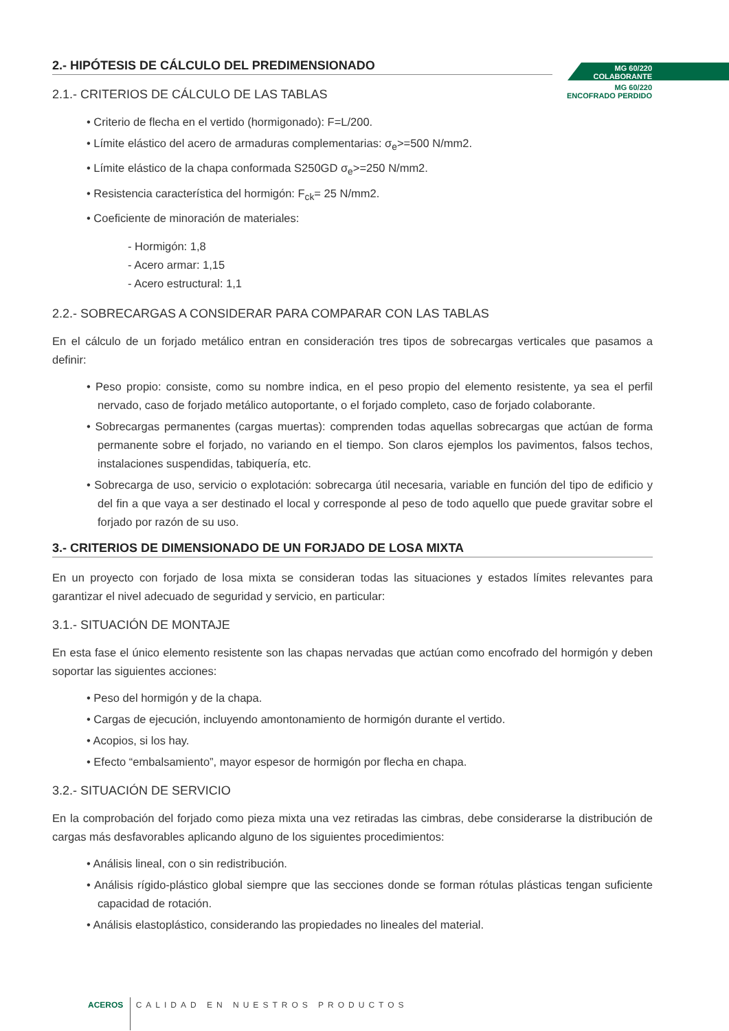MG 60/220
COLABORANTE
MG 60/220
ENCOFRADO PERDIDO
2.- HIPÓTESIS DE CÁLCULO DEL PREDIMENSIONADO
2.1.- CRITERIOS DE CÁLCULO DE LAS TABLAS
• Criterio de flecha en el vertido (hormigonado): F=L/200.
• Límite elástico del acero de armaduras complementarias: σ<sub>e</sub>>=500 N/mm2.
• Límite elástico de la chapa conformada S250GD σ<sub>e</sub>>=250 N/mm2.
• Resistencia característica del hormigón: F<sub>ck</sub>= 25 N/mm2.
• Coeficiente de minoración de materiales:
- Hormigón: 1,8
- Acero armar: 1,15
- Acero estructural: 1,1
2.2.- SOBRECARGAS A CONSIDERAR PARA COMPARAR CON LAS TABLAS
En el cálculo de un forjado metálico entran en consideración tres tipos de sobrecargas verticales que pasamos a definir:
• Peso propio: consiste, como su nombre indica, en el peso propio del elemento resistente, ya sea el perfil nervado, caso de forjado metálico autoportante, o el forjado completo, caso de forjado colaborante.
• Sobrecargas permanentes (cargas muertas): comprenden todas aquellas sobrecargas que actúan de forma permanente sobre el forjado, no variando en el tiempo. Son claros ejemplos los pavimentos, falsos techos, instalaciones suspendidas, tabiquería, etc.
• Sobrecarga de uso, servicio o explotación: sobrecarga útil necesaria, variable en función del tipo de edificio y del fin a que vaya a ser destinado el local y corresponde al peso de todo aquello que puede gravitar sobre el forjado por razón de su uso.
3.- CRITERIOS DE DIMENSIONADO DE UN FORJADO DE LOSA MIXTA
En un proyecto con forjado de losa mixta se consideran todas las situaciones y estados límites relevantes para garantizar el nivel adecuado de seguridad y servicio, en particular:
3.1.- SITUACIÓN DE MONTAJE
En esta fase el único elemento resistente son las chapas nervadas que actúan como encofrado del hormigón y deben soportar las siguientes acciones:
• Peso del hormigón y de la chapa.
• Cargas de ejecución, incluyendo amontonamiento de hormigón durante el vertido.
• Acopios, si los hay.
• Efecto “embalsamiento”, mayor espesor de hormigón por flecha en chapa.
3.2.- SITUACIÓN DE SERVICIO
En la comprobación del forjado como pieza mixta una vez retiradas las cimbras, debe considerarse la distribución de cargas más desfavorables aplicando alguno de los siguientes procedimientos:
• Análisis lineal, con o sin redistribución.
• Análisis rígido-plástico global siempre que las secciones donde se forman rótulas plásticas tengan suficiente capacidad de rotación.
• Análisis elastoplástico, considerando las propiedades no lineales del material.
ACEROS CALIDAD EN NUESTROS PRODUCTOS